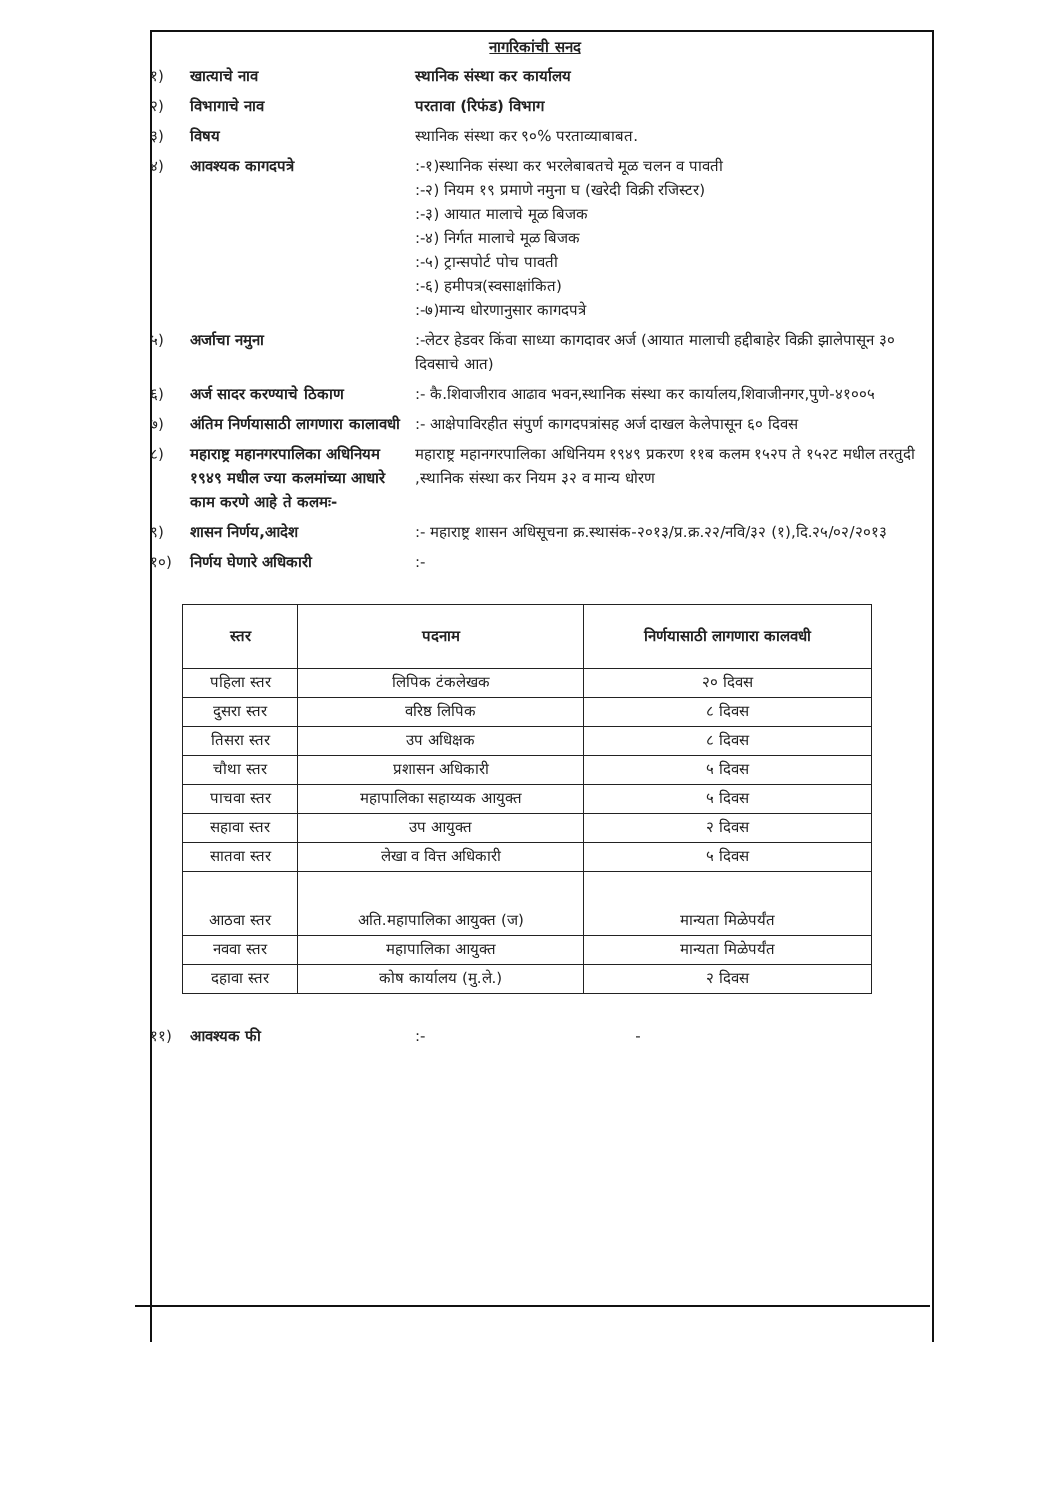नागरिकांची सनद
१) खात्याचे नाव स्थानिक संस्था कर कार्यालय
२) विभागाचे नाव परतावा (रिफंड) विभाग
३) विषय स्थानिक संस्था कर ९०% परताव्याबाबत.
४) आवश्यक कागदपत्रे :-१)स्थानिक संस्था कर भरलेबाबतचे मूळ चलन व पावती
:-२) नियम १९ प्रमाणे नमुना घ (खरेदी विक्री रजिस्टर)
:-३) आयात मालाचे मूळ बिजक
:-४) निर्गत मालाचे मूळ बिजक
:-५) ट्रान्सपोर्ट पोच पावती
:-६) हमीपत्र(स्वसाक्षांकित)
:-७)मान्य धोरणानुसार कागदपत्रे
५) अर्जाचा नमुना :-लेटर हेडवर किंवा साध्या कागदावर अर्ज (आयात मालाची हद्दीबाहेर विक्री झालेपासून ३० दिवसाचे आत)
६) अर्ज सादर करण्याचे ठिकाण :- कै.शिवाजीराव आढाव भवन,स्थानिक संस्था कर कार्यालय,शिवाजीनगर,पुणे-४१००५
७) अंतिम निर्णयासाठी लागणारा कालावधी
:- आक्षेपाविरहीत संपुर्ण कागदपत्रांसह अर्ज दाखल केलेपासून ६० दिवस
८) महाराष्ट्र महानगरपालिका अधिनियम १९४९ मधील ज्या कलमांच्या आधारे काम करणे आहे ते कलमः-
महाराष्ट्र महानगरपालिका अधिनियम १९४९ प्रकरण ११ब कलम १५२प ते १५२ट मधील तरतुदी ,स्थानिक संस्था कर नियम ३२ व मान्य धोरण
९) शासन निर्णय,आदेश :- महाराष्ट्र शासन अधिसूचना क्र.स्थासंक-२०१३/प्र.क्र.२२/नवि/३२ (१),दि.२५/०२/२०१३
१०) निर्णय घेणारे अधिकारी :-
| स्तर | पदनाम | निर्णयासाठी लागणारा कालवधी |
| --- | --- | --- |
| पहिला स्तर | लिपिक टंकलेखक | २० दिवस |
| दुसरा स्तर | वरिष्ठ लिपिक | ८ दिवस |
| तिसरा स्तर | उप अधिक्षक | ८ दिवस |
| चौथा स्तर | प्रशासन अधिकारी | ५ दिवस |
| पाचवा स्तर | महापालिका सहाय्यक आयुक्त | ५ दिवस |
| सहावा स्तर | उप आयुक्त | २ दिवस |
| सातवा स्तर | लेखा व वित्त अधिकारी | ५ दिवस |
| आठवा स्तर | अति.महापालिका आयुक्त (ज) | मान्यता मिळेपर्यंत |
| नववा स्तर | महापालिका आयुक्त | मान्यता मिळेपर्यंत |
| दहावा स्तर | कोष कार्यालय (मु.ले.) | २ दिवस |
११) आवश्यक फी :- -